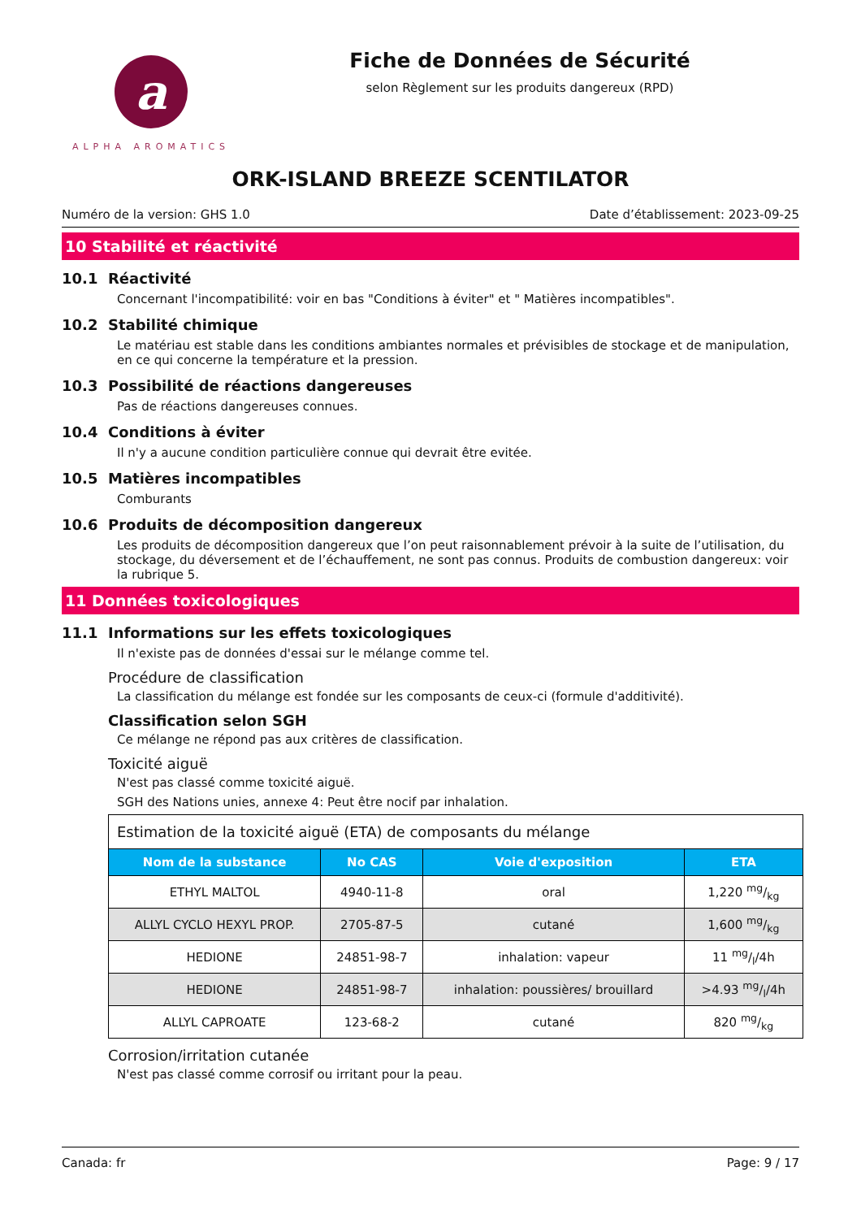a
ALPHA AROMATICS
Fiche de Données de Sécurité
selon Règlement sur les produits dangereux (RPD)
ORK-ISLAND BREEZE SCENTILATOR
Numéro de la version: GHS 1.0 Date d’établissement: 2023-09-25
10 Stabilité et réactivité
10.1 Réactivité
Concernant l'incompatibilité: voir en bas "Conditions à éviter" et " Matières incompatibles".
10.2 Stabilité chimique
Le matériau est stable dans les conditions ambiantes normales et prévisibles de stockage et de manipulation, en ce qui concerne la température et la pression.
10.3 Possibilité de réactions dangereuses
Pas de réactions dangereuses connues.
10.4 Conditions à éviter
Il n'y a aucune condition particulière connue qui devrait être evitée.
10.5 Matières incompatibles
Comburants
10.6 Produits de décomposition dangereux
Les produits de décomposition dangereux que l’on peut raisonnablement prévoir à la suite de l’utilisation, du stockage, du déversement et de l’échauffement, ne sont pas connus. Produits de combustion dangereux: voir la rubrique 5.
11 Données toxicologiques
11.1 Informations sur les effets toxicologiques
Il n'existe pas de données d'essai sur le mélange comme tel.
Procédure de classification
La classification du mélange est fondée sur les composants de ceux-ci (formule d'additivité).
Classification selon SGH
Ce mélange ne répond pas aux critères de classification.
Toxicité aiguë
N'est pas classé comme toxicité aiguë.
SGH des Nations unies, annexe 4: Peut être nocif par inhalation.
| Estimation de la toxicité aiguë (ETA) de composants du mélange | | | |
| --- | --- | --- | --- |
| Nom de la substance | No CAS | Voie d'exposition | ETA |
| ETHYL MALTOL | 4940-11-8 | oral | 1,220 mg/kg |
| ALLYL CYCLO HEXYL PROP. | 2705-87-5 | cutané | 1,600 mg/kg |
| HEDIONE | 24851-98-7 | inhalation: vapeur | 11 mg/l/4h |
| HEDIONE | 24851-98-7 | inhalation: poussières/ brouillard | >4.93 mg/l/4h |
| ALLYL CAPROATE | 123-68-2 | cutané | 820 mg/kg |
Corrosion/irritation cutanée
N'est pas classé comme corrosif ou irritant pour la peau.
Canada: fr Page: 9 / 17